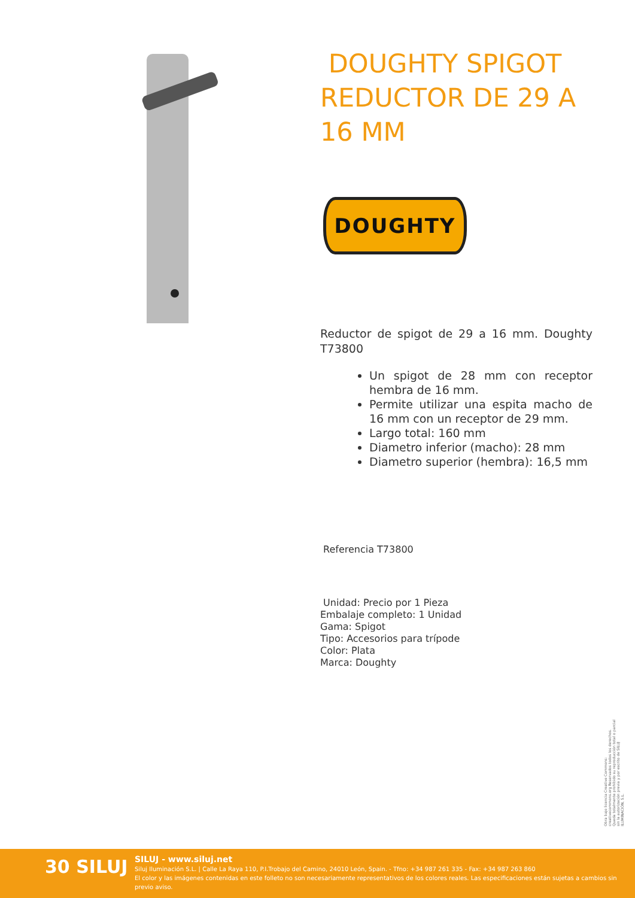DOUGHTY SPIGOT REDUCTOR DE 29 A 16 MM
DOUGHTY
Reductor de spigot de 29 a 16 mm. Doughty T73800
Un spigot de 28 mm con receptor hembra de 16 mm.
Permite utilizar una espita macho de 16 mm con un receptor de 29 mm.
Largo total: 160 mm
Diametro inferior (macho): 28 mm
Diametro superior (hembra): 16,5 mm
Referencia T73800
Unidad: Precio por 1 Pieza
Embalaje completo: 1 Unidad
Gama: Spigot
Tipo: Accesorios para trípode
Color: Plata
Marca: Doughty
Obra bajo licencia Creative Commons: creativecommons.org Reservados todos los derechos. Queda totalmente prohibido su reproducción total o parcial sin la autorización previa y por escrito de SILUJ ILUMINACIÓN, S.L.
30 SILUJ
SILUJ - www.siluj.net
Siluj Iluminación S.L. | Calle La Raya 110, P.I.Trobajo del Camino, 24010 León, Spain. - Tfno: +34 987 261 335 - Fax: +34 987 263 860
El color y las imágenes contenidas en este folleto no son necesariamente representativos de los colores reales. Las especificaciones están sujetas a cambios sin previo aviso.